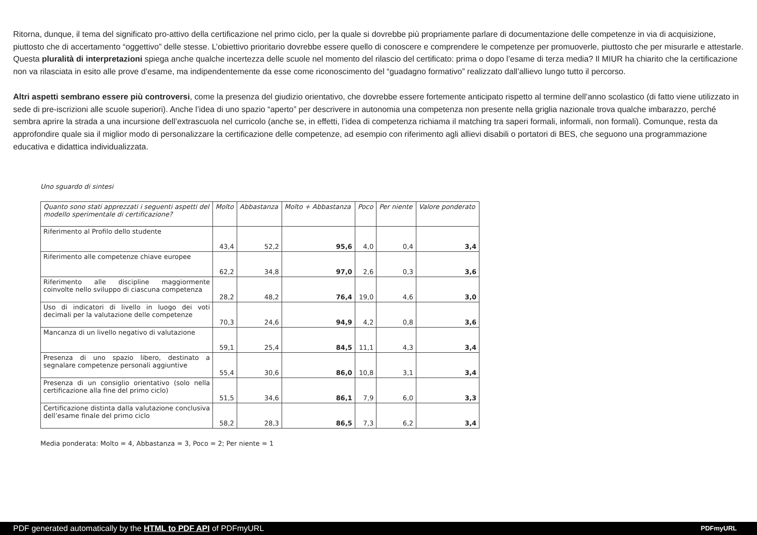Ritorna, dunque, il tema del significato pro-attivo della certificazione nel primo ciclo, per la quale si dovrebbe più propriamente parlare di documentazione delle competenze in via di acquisizione, piuttosto che di accertamento “oggettivo” delle stesse. L’obiettivo prioritario dovrebbe essere quello di conoscere e comprendere le competenze per promuoverle, piuttosto che per misurarle e attestarle. Questa pluralità di interpretazioni spiega anche qualche incertezza delle scuole nel momento del rilascio del certificato: prima o dopo l’esame di terza media? Il MIUR ha chiarito che la certificazione non va rilasciata in esito alle prove d’esame, ma indipendentemente da esse come riconoscimento del “guadagno formativo” realizzato dall’allievo lungo tutto il percorso.
Altri aspetti sembrano essere più controversi, come la presenza del giudizio orientativo, che dovrebbe essere fortemente anticipato rispetto al termine dell’anno scolastico (di fatto viene utilizzato in sede di pre-iscrizioni alle scuole superiori). Anche l’idea di uno spazio “aperto” per descrivere in autonomia una competenza non presente nella griglia nazionale trova qualche imbarazzo, perché sembra aprire la strada a una incursione dell’extrascuola nel curricolo (anche se, in effetti, l’idea di competenza richiama il matching tra saperi formali, informali, non formali). Comunque, resta da approfondire quale sia il miglior modo di personalizzare la certificazione delle competenze, ad esempio con riferimento agli allievi disabili o portatori di BES, che seguono una programmazione educativa e didattica individualizzata.
Uno sguardo di sintesi
| Quanto sono stati apprezzati i seguenti aspetti del modello sperimentale di certificazione? | Molto | Abbastanza | Molto + Abbastanza | Poco | Per niente | Valore ponderato |
| --- | --- | --- | --- | --- | --- | --- |
| Riferimento al Profilo dello studente | 43,4 | 52,2 | 95,6 | 4,0 | 0,4 | 3,4 |
| Riferimento alle competenze chiave europee | 62,2 | 34,8 | 97,0 | 2,6 | 0,3 | 3,6 |
| Riferimento alle discipline maggiormente coinvolte nello sviluppo di ciascuna competenza | 28,2 | 48,2 | 76,4 | 19,0 | 4,6 | 3,0 |
| Uso di indicatori di livello in luogo dei voti decimali per la valutazione delle competenze | 70,3 | 24,6 | 94,9 | 4,2 | 0,8 | 3,6 |
| Mancanza di un livello negativo di valutazione | 59,1 | 25,4 | 84,5 | 11,1 | 4,3 | 3,4 |
| Presenza di uno spazio libero, destinato a segnalare competenze personali aggiuntive | 55,4 | 30,6 | 86,0 | 10,8 | 3,1 | 3,4 |
| Presenza di un consiglio orientativo (solo nella certificazione alla fine del primo ciclo) | 51,5 | 34,6 | 86,1 | 7,9 | 6,0 | 3,3 |
| Certificazione distinta dalla valutazione conclusiva dell’esame finale del primo ciclo | 58,2 | 28,3 | 86,5 | 7,3 | 6,2 | 3,4 |
Media ponderata: Molto = 4, Abbastanza = 3, Poco = 2; Per niente = 1
PDF generated automatically by the HTML to PDF API of PDFmyURL PDFmyURL